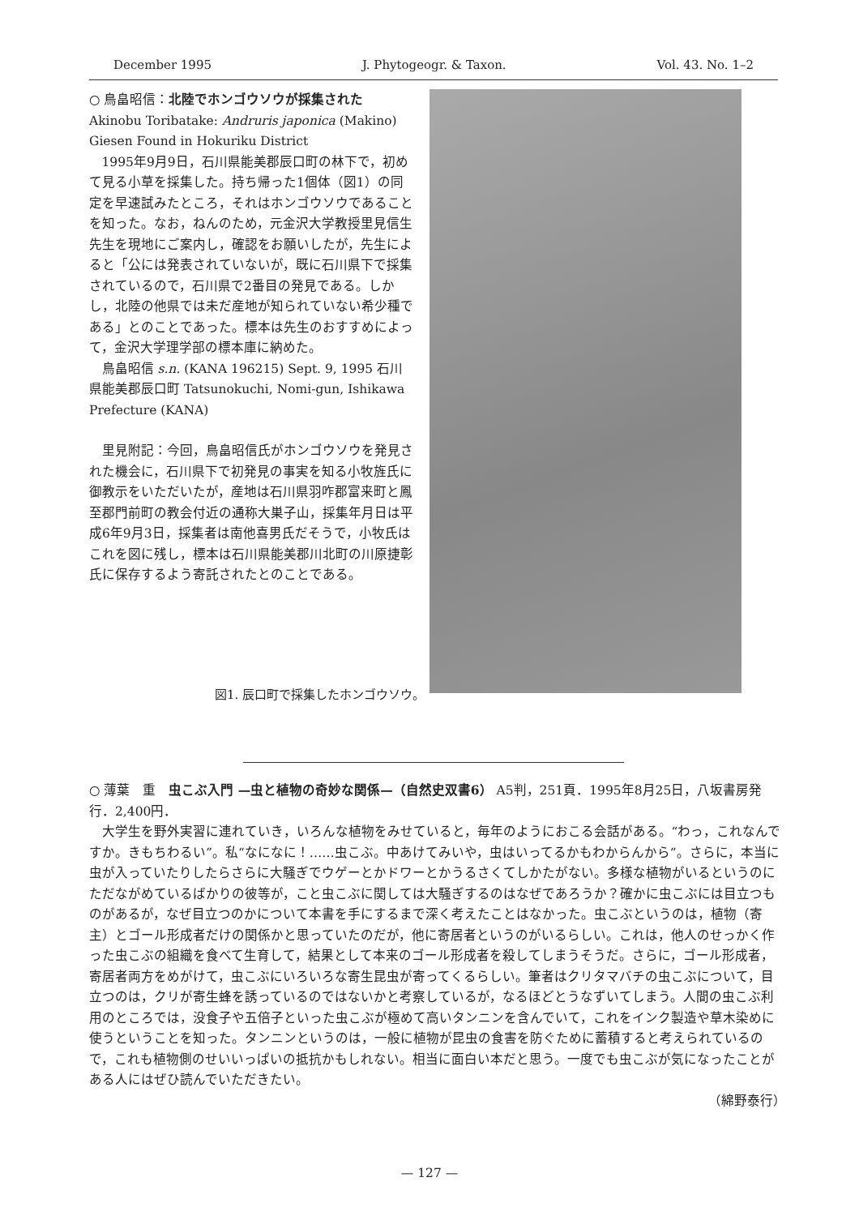December 1995 J. Phytogeogr. & Taxon. Vol. 43. No. 1–2
○ 鳥畠昭信：北陸でホンゴウソウが採集された
Akinobu Toribatake: Andruris japonica (Makino) Giesen Found in Hokuriku District
1995年9月9日，石川県能美郡辰口町の林下で，初めて見る小草を採集した。持ち帰った1個体（図1）の同定を早速試みたところ，それはホンゴウソウであることを知った。なお，ねんのため，元金沢大学教授里見信生先生を現地にご案内し，確認をお願いしたが，先生によると「公には発表されていないが，既に石川県下で採集されているので，石川県で2番目の発見である。しかし，北陸の他県では未だ産地が知られていない希少種である」とのことであった。標本は先生のおすすめによって，金沢大学理学部の標本庫に納めた。
鳥畠昭信 s.n. (KANA 196215) Sept. 9, 1995 石川県能美郡辰口町 Tatsunokuchi, Nomi-gun, Ishikawa Prefecture (KANA)
里見附記：今回，鳥畠昭信氏がホンゴウソウを発見された機会に，石川県下で初発見の事実を知る小牧旌氏に御教示をいただいたが，産地は石川県羽咋郡富来町と鳳至郡門前町の教会付近の通称大巣子山，採集年月日は平成6年9月3日，採集者は南他喜男氏だそうで，小牧氏はこれを図に残し，標本は石川県能美郡川北町の川原捷彰氏に保存するよう寄託されたとのことである。
図1. 辰口町で採集したホンゴウソウ。
○ 薄葉　重　虫こぶ入門 —虫と植物の奇妙な関係—（自然史双書6） A5判，251頁．1995年8月25日，八坂書房発行．2,400円．
大学生を野外実習に連れていき，いろんな植物をみせていると，毎年のようにおこる会話がある。“わっ，これなんですか。きもちわるい”。私“なになに！……虫こぶ。中あけてみいや，虫はいってるかもわからんから”。さらに，本当に虫が入っていたりしたらさらに大騒ぎでウゲーとかドワーとかうるさくてしかたがない。多様な植物がいるというのにただながめているばかりの彼等が，こと虫こぶに関しては大騒ぎするのはなぜであろうか？確かに虫こぶには目立つものがあるが，なぜ目立つのかについて本書を手にするまで深く考えたことはなかった。虫こぶというのは，植物（寄主）とゴール形成者だけの関係かと思っていたのだが，他に寄居者というのがいるらしい。これは，他人のせっかく作った虫こぶの組織を食べて生育して，結果として本来のゴール形成者を殺してしまうそうだ。さらに，ゴール形成者，寄居者両方をめがけて，虫こぶにいろいろな寄生昆虫が寄ってくるらしい。筆者はクリタマバチの虫こぶについて，目立つのは，クリが寄生蜂を誘っているのではないかと考察しているが，なるほどとうなずいてしまう。人間の虫こぶ利用のところでは，没食子や五倍子といった虫こぶが極めて高いタンニンを含んでいて，これをインク製造や草木染めに使うということを知った。タンニンというのは，一般に植物が昆虫の食害を防ぐために蓄積すると考えられているので，これも植物側のせいいっぱいの抵抗かもしれない。相当に面白い本だと思う。一度でも虫こぶが気になったことがある人にはぜひ読んでいただきたい。
（綿野泰行）
— 127 —